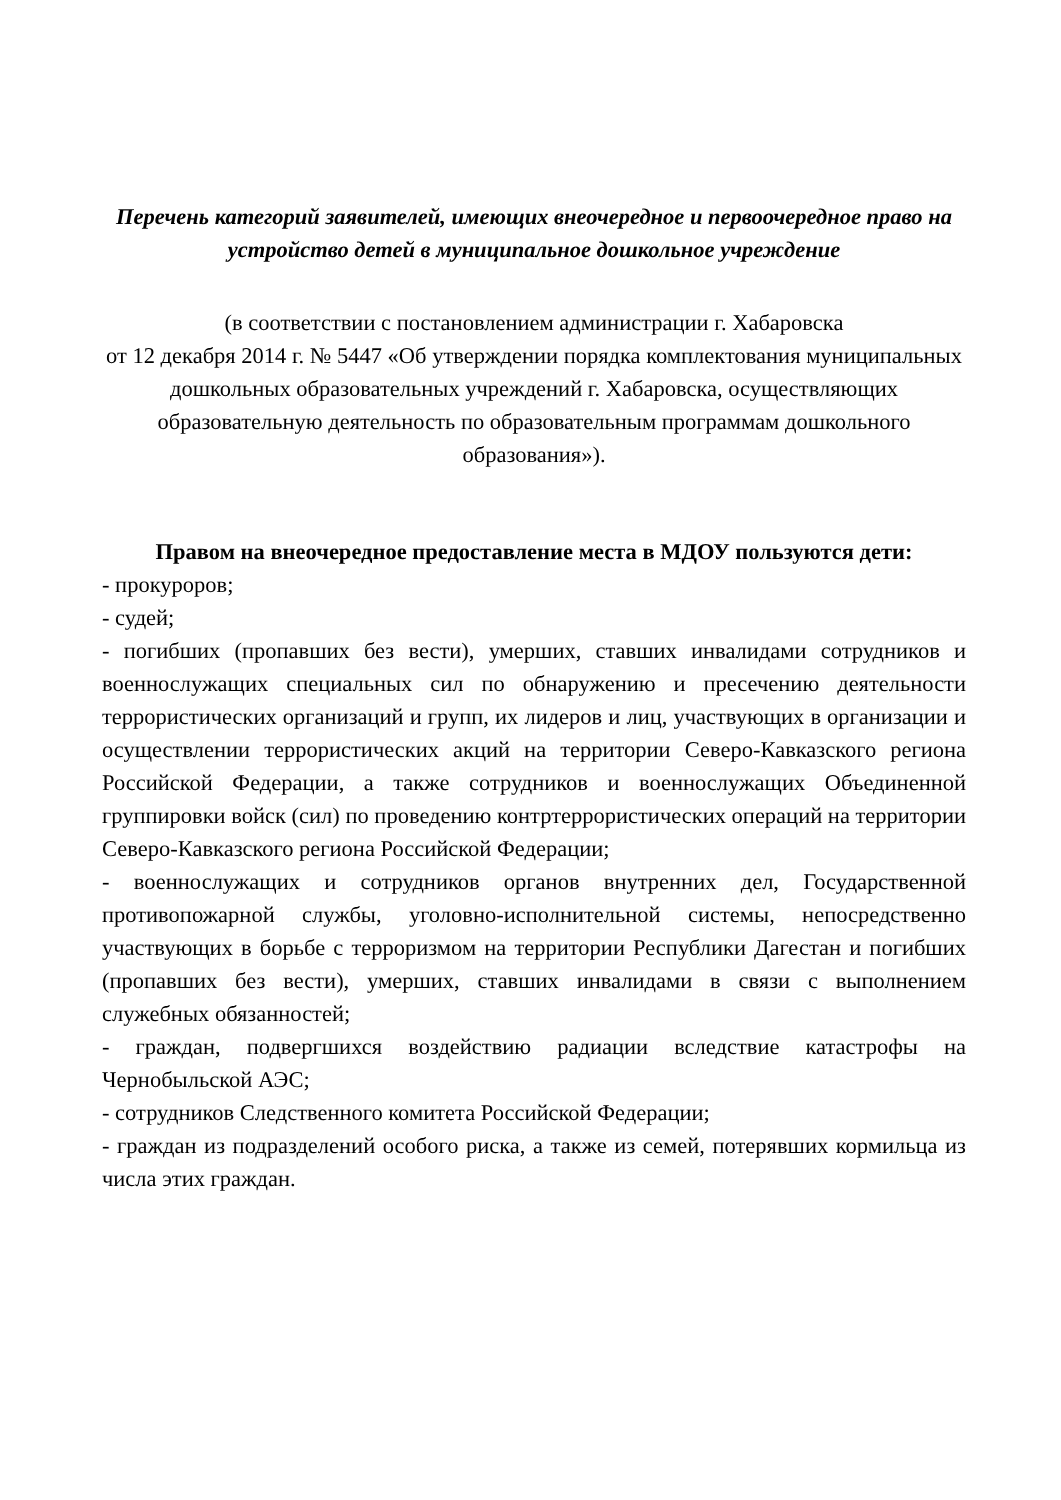Перечень категорий заявителей, имеющих внеочередное и первоочередное право на устройство детей в муниципальное дошкольное учреждение
(в соответствии с постановлением администрации г. Хабаровска
от 12 декабря 2014 г. № 5447 «Об утверждении порядка комплектования муниципальных дошкольных образовательных учреждений г. Хабаровска, осуществляющих образовательную деятельность по образовательным программам дошкольного образования»).
Правом на внеочередное предоставление места в МДОУ пользуются дети:
- прокуроров;
- судей;
- погибших (пропавших без вести), умерших, ставших инвалидами сотрудников и военнослужащих специальных сил по обнаружению и пресечению деятельности террористических организаций и групп, их лидеров и лиц, участвующих в организации и осуществлении террористических акций на территории Северо-Кавказского региона Российской Федерации, а также сотрудников и военнослужащих Объединенной группировки войск (сил) по проведению контртеррористических операций на территории Северо-Кавказского региона Российской Федерации;
- военнослужащих и сотрудников органов внутренних дел, Государственной противопожарной службы, уголовно-исполнительной системы, непосредственно участвующих в борьбе с терроризмом на территории Республики Дагестан и погибших (пропавших без вести), умерших, ставших инвалидами в связи с выполнением служебных обязанностей;
- граждан, подвергшихся воздействию радиации вследствие катастрофы на Чернобыльской АЭС;
- сотрудников Следственного комитета Российской Федерации;
- граждан из подразделений особого риска, а также из семей, потерявших кормильца из числа этих граждан.